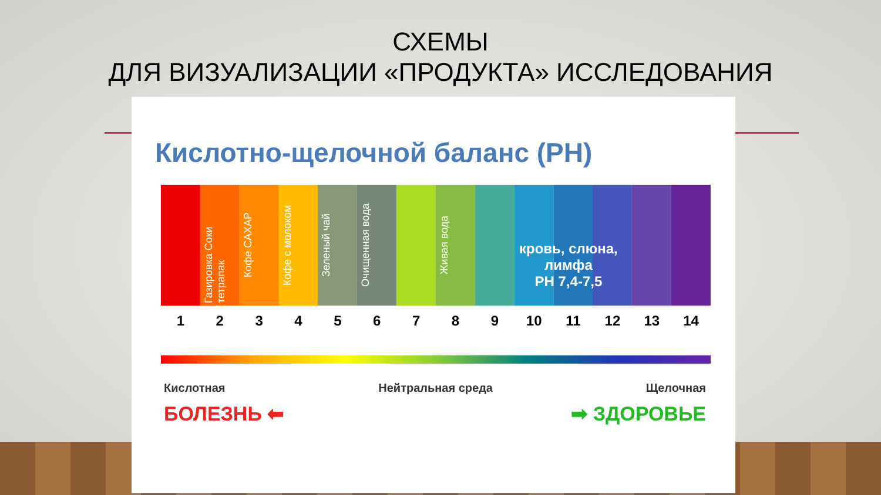СХЕМЫ
ДЛЯ ВИЗУАЛИЗАЦИИ «ПРОДУКТА» ИССЛЕДОВАНИЯ
Кислотно-щелочной баланс (РН)
Газировка Соки тетрапак
Кофе САХАР
Кофе с молоком
Зеленый чай
Очищенная вода
Живая вода
кровь, слюна,
лимфа
РН 7,4-7,5
1 2 3 4 5 6 7 8 9 10 11 12 13 14
Кислотная Нейтральная среда Щелочная
БОЛЕЗНЬ ⬅ ➡ ЗДОРОВЬЕ